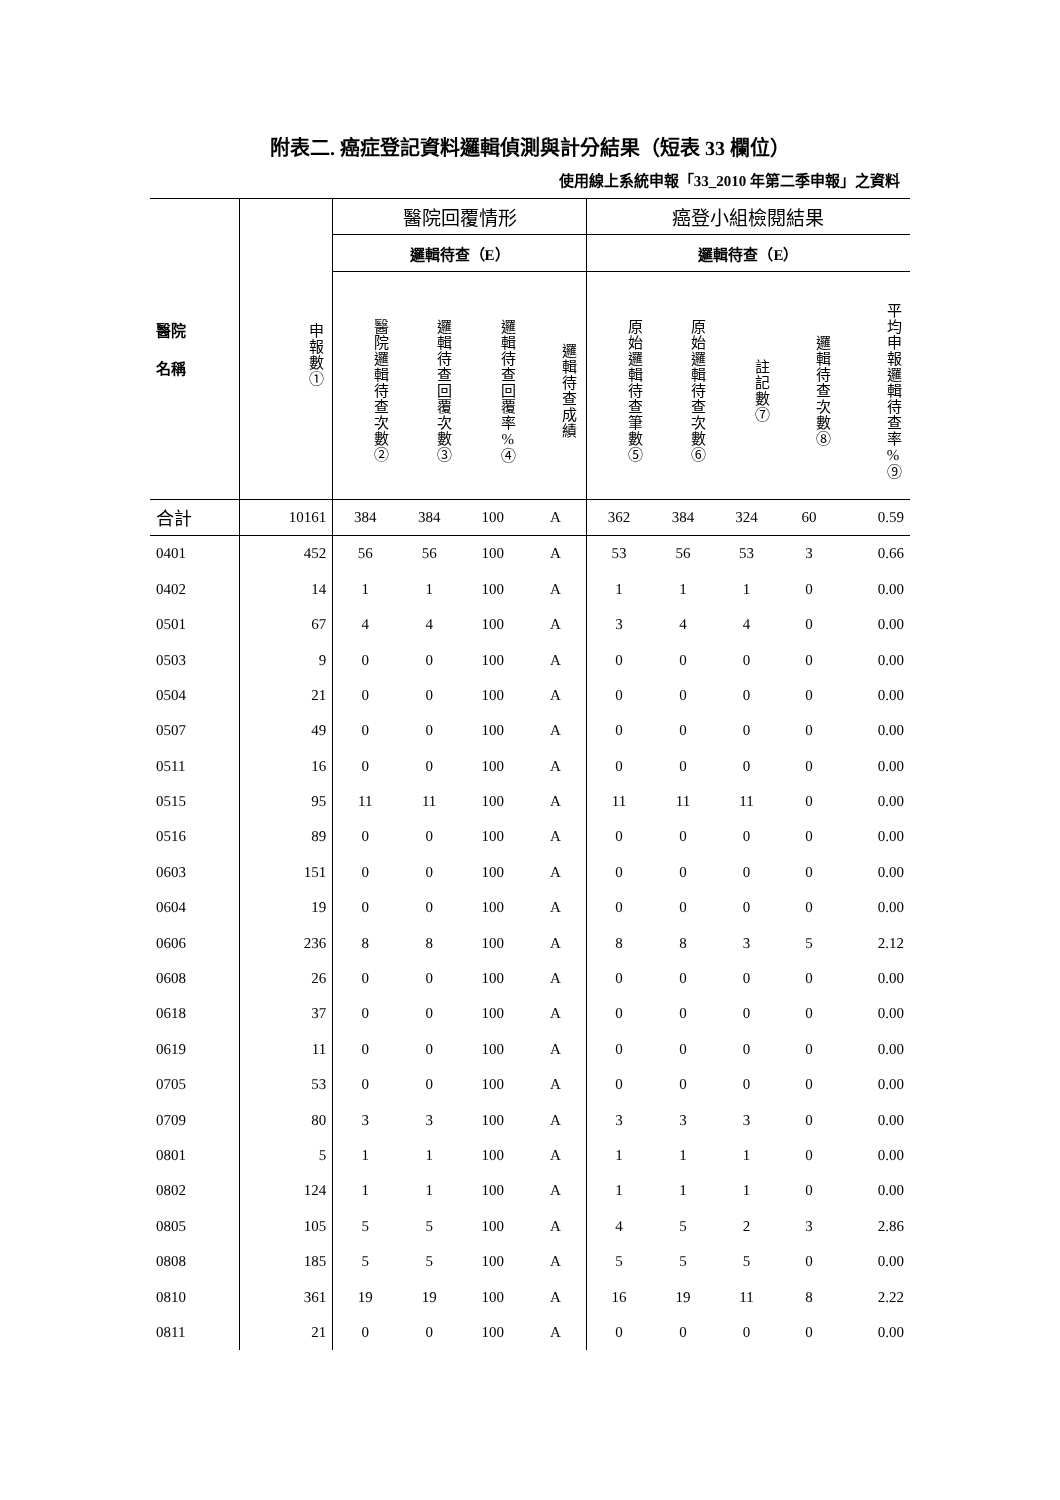附表二. 癌症登記資料邏輯偵測與計分結果（短表 33 欄位）
使用線上系統申報「33_2010 年第二季申報」之資料
| 醫院 名稱 | 申報數① | 醫院回覆情形 | | | | 癌登小組檢閱結果 | | | | |
| --- | --- | --- | --- | --- | --- | --- | --- | --- | --- | --- |
| | | 邏輯待查（E） | | | | 邏輯待查（E） | | | | |
| | | 醫院邏輯待查次數② | 邏輯待查回覆次數③ | 邏輯待查回覆率%④ | 邏輯待查成績 | 原始邏輯待查筆數⑤ | 原始邏輯待查次數⑥ | 註記數⑦ | 邏輯待查次數⑧ | 平均申報邏輯待查率%⑨ |
| 合計 | 10161 | 384 | 384 | 100 | A | 362 | 384 | 324 | 60 | 0.59 |
| 0401 | 452 | 56 | 56 | 100 | A | 53 | 56 | 53 | 3 | 0.66 |
| 0402 | 14 | 1 | 1 | 100 | A | 1 | 1 | 1 | 0 | 0.00 |
| 0501 | 67 | 4 | 4 | 100 | A | 3 | 4 | 4 | 0 | 0.00 |
| 0503 | 9 | 0 | 0 | 100 | A | 0 | 0 | 0 | 0 | 0.00 |
| 0504 | 21 | 0 | 0 | 100 | A | 0 | 0 | 0 | 0 | 0.00 |
| 0507 | 49 | 0 | 0 | 100 | A | 0 | 0 | 0 | 0 | 0.00 |
| 0511 | 16 | 0 | 0 | 100 | A | 0 | 0 | 0 | 0 | 0.00 |
| 0515 | 95 | 11 | 11 | 100 | A | 11 | 11 | 11 | 0 | 0.00 |
| 0516 | 89 | 0 | 0 | 100 | A | 0 | 0 | 0 | 0 | 0.00 |
| 0603 | 151 | 0 | 0 | 100 | A | 0 | 0 | 0 | 0 | 0.00 |
| 0604 | 19 | 0 | 0 | 100 | A | 0 | 0 | 0 | 0 | 0.00 |
| 0606 | 236 | 8 | 8 | 100 | A | 8 | 8 | 3 | 5 | 2.12 |
| 0608 | 26 | 0 | 0 | 100 | A | 0 | 0 | 0 | 0 | 0.00 |
| 0618 | 37 | 0 | 0 | 100 | A | 0 | 0 | 0 | 0 | 0.00 |
| 0619 | 11 | 0 | 0 | 100 | A | 0 | 0 | 0 | 0 | 0.00 |
| 0705 | 53 | 0 | 0 | 100 | A | 0 | 0 | 0 | 0 | 0.00 |
| 0709 | 80 | 3 | 3 | 100 | A | 3 | 3 | 3 | 0 | 0.00 |
| 0801 | 5 | 1 | 1 | 100 | A | 1 | 1 | 1 | 0 | 0.00 |
| 0802 | 124 | 1 | 1 | 100 | A | 1 | 1 | 1 | 0 | 0.00 |
| 0805 | 105 | 5 | 5 | 100 | A | 4 | 5 | 2 | 3 | 2.86 |
| 0808 | 185 | 5 | 5 | 100 | A | 5 | 5 | 5 | 0 | 0.00 |
| 0810 | 361 | 19 | 19 | 100 | A | 16 | 19 | 11 | 8 | 2.22 |
| 0811 | 21 | 0 | 0 | 100 | A | 0 | 0 | 0 | 0 | 0.00 |